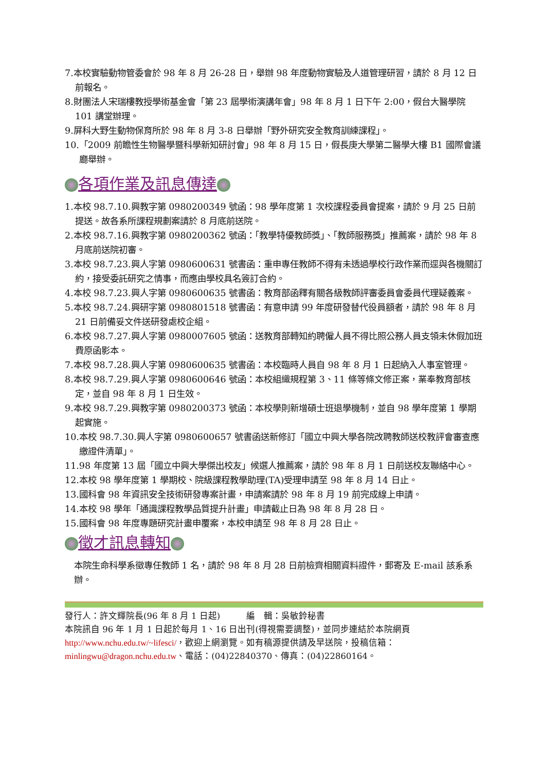7.本校實驗動物管委會於 98 年 8 月 26-28 日，舉辦 98 年度動物實驗及人道管理研習，請於 8 月 12 日前報名。
8.財團法人宋瑞樓教授學術基金會「第 23 屆學術演講年會」98 年 8 月 1 日下午 2:00，假台大醫學院 101 講堂辦理。
9.屏科大野生動物保育所於 98 年 8 月 3-8 日舉辦「野外研究安全教育訓練課程」。
10.「2009 前瞻性生物醫學暨科學新知研討會」98 年 8 月 15 日，假長庚大學第二醫學大樓 B1 國際會議廳舉辦。
各項作業及訊息傳達
1.本校 98.7.10.興教字第 0980200349 號函：98 學年度第 1 次校課程委員會提案，請於 9 月 25 日前提送。故各系所課程規劃案請於 8 月底前送院。
2.本校 98.7.16.興教字第 0980200362 號函：「教學特優教師獎」、「教師服務獎」推薦案，請於 98 年 8 月底前送院初審。
3.本校 98.7.23.興人字第 0980600631 號書函：重申專任教師不得有未透過學校行政作業而逕與各機關訂約，接受委託研究之情事，而應由學校具名簽訂合約。
4.本校 98.7.23.興人字第 0980600635 號書函：教育部函釋有關各級教師評審委員會委員代理疑義案。
5.本校 98.7.24.興研字第 0980801518 號書函：有意申請 99 年度研發替代役員額者，請於 98 年 8 月 21 日前備妥文件送研發處校企組。
6.本校 98.7.27.興人字第 0980007605 號函：送教育部轉知約聘僱人員不得比照公務人員支領未休假加班費原函影本。
7.本校 98.7.28.興人字第 0980600635 號書函：本校臨時人員自 98 年 8 月 1 日起納入人事室管理。
8.本校 98.7.29.興人字第 0980600646 號函：本校組織規程第 3、11 條等條文修正案，業奉教育部核定，並自 98 年 8 月 1 日生效。
9.本校 98.7.29.興教字第 0980200373 號函：本校學則新增碩士班退學機制，並自 98 學年度第 1 學期起實施。
10.本校 98.7.30.興人字第 0980600657 號書函送新修訂「國立中興大學各院改聘教師送校教評會審查應繳證件清單」。
11.98 年度第 13 屆「國立中興大學傑出校友」候選人推薦案，請於 98 年 8 月 1 日前送校友聯絡中心。
12.本校 98 學年度第 1 學期校、院級課程教學助理(TA)受理申請至 98 年 8 月 14 日止。
13.國科會 98 年資訊安全技術研發專案計畫，申請案請於 98 年 8 月 19 前完成線上申請。
14.本校 98 學年「通識課程教學品質提升計畫」申請截止日為 98 年 8 月 28 日。
15.國科會 98 年度專題研究計畫申覆案，本校申請至 98 年 8 月 28 日止。
徵才訊息轉知
本院生命科學系徵專任教師 1 名，請於 98 年 8 月 28 日前檢齊相關資料證件，郵寄及 E-mail 該系系辦。
發行人：許文輝院長(96 年 8 月 1 日起)　　　編　輯：吳敏鈴秘書
本院訊自 96 年 1 月 1 日起於每月 1、16 日出刊(得視需要調整)，並同步連結於本院網頁 http://www.nchu.edu.tw/~lifesci/，歡迎上網瀏覽。如有稿源提供請及早送院，投稿信箱：minlingwu@dragon.nchu.edu.tw、電話：(04)22840370、傳真：(04)22860164。